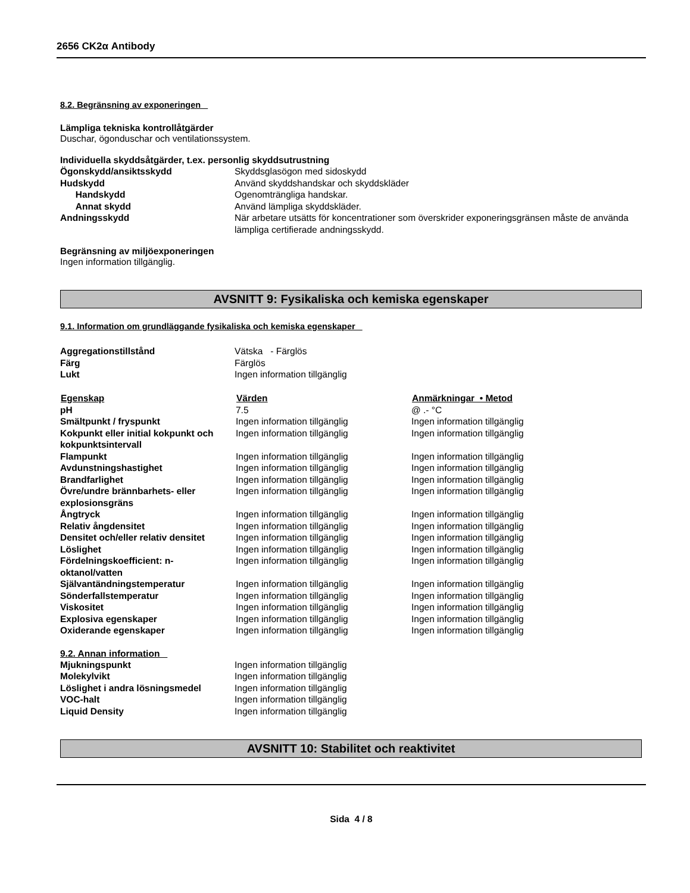2656 CK2α Antibody
8.2. Begränsning av exponeringen
Lämpliga tekniska kontrollåtgärder
Duschar, ögonduschar och ventilationssystem.
Individuella skyddsåtgärder, t.ex. personlig skyddsutrustning
| Ögonskydd/ansiktsskydd | Skyddsglasögon med sidoskydd |
| Hudskydd | Använd skyddshandskar och skyddskläder |
| Handskydd | Ogenomträngliga handskar. |
| Annat skydd | Använd lämpliga skyddskläder. |
| Andningsskydd | När arbetare utsätts för koncentrationer som överskrider exponeringsgränsen måste de använda lämpliga certifierade andningsskydd. |
Begränsning av miljöexponeringen
Ingen information tillgänglig.
AVSNITT 9: Fysikaliska och kemiska egenskaper
9.1. Information om grundläggande fysikaliska och kemiska egenskaper
| Aggregationstillstånd | Vätska - Färglös |
| Färg | Färglös |
| Lukt | Ingen information tillgänglig |
| Egenskap | Värden | Anmärkningar • Metod |
| --- | --- | --- |
| pH | 7.5 | @ .- °C |
| Smältpunkt / fryspunkt | Ingen information tillgänglig | Ingen information tillgänglig |
| Kokpunkt eller initial kokpunkt och kokpunktsintervall | Ingen information tillgänglig | Ingen information tillgänglig |
| Flampunkt | Ingen information tillgänglig | Ingen information tillgänglig |
| Avdunstningshastighet | Ingen information tillgänglig | Ingen information tillgänglig |
| Brandfarlighet | Ingen information tillgänglig | Ingen information tillgänglig |
| Övre/undre brännbarhets- eller explosionsgräns | Ingen information tillgänglig | Ingen information tillgänglig |
| Ångtryck | Ingen information tillgänglig | Ingen information tillgänglig |
| Relativ ångdensitet | Ingen information tillgänglig | Ingen information tillgänglig |
| Densitet och/eller relativ densitet | Ingen information tillgänglig | Ingen information tillgänglig |
| Löslighet | Ingen information tillgänglig | Ingen information tillgänglig |
| Fördelningskoefficient: n-oktanol/vatten | Ingen information tillgänglig | Ingen information tillgänglig |
| Självantändningstemperatur | Ingen information tillgänglig | Ingen information tillgänglig |
| Sönderfallstemperatur | Ingen information tillgänglig | Ingen information tillgänglig |
| Viskositet | Ingen information tillgänglig | Ingen information tillgänglig |
| Explosiva egenskaper | Ingen information tillgänglig | Ingen information tillgänglig |
| Oxiderande egenskaper | Ingen information tillgänglig | Ingen information tillgänglig |
9.2. Annan information
| Mjukningspunkt | Ingen information tillgänglig |
| Molekylvikt | Ingen information tillgänglig |
| Löslighet i andra lösningsmedel | Ingen information tillgänglig |
| VOC-halt | Ingen information tillgänglig |
| Liquid Density | Ingen information tillgänglig |
AVSNITT 10: Stabilitet och reaktivitet
Sida 4 / 8